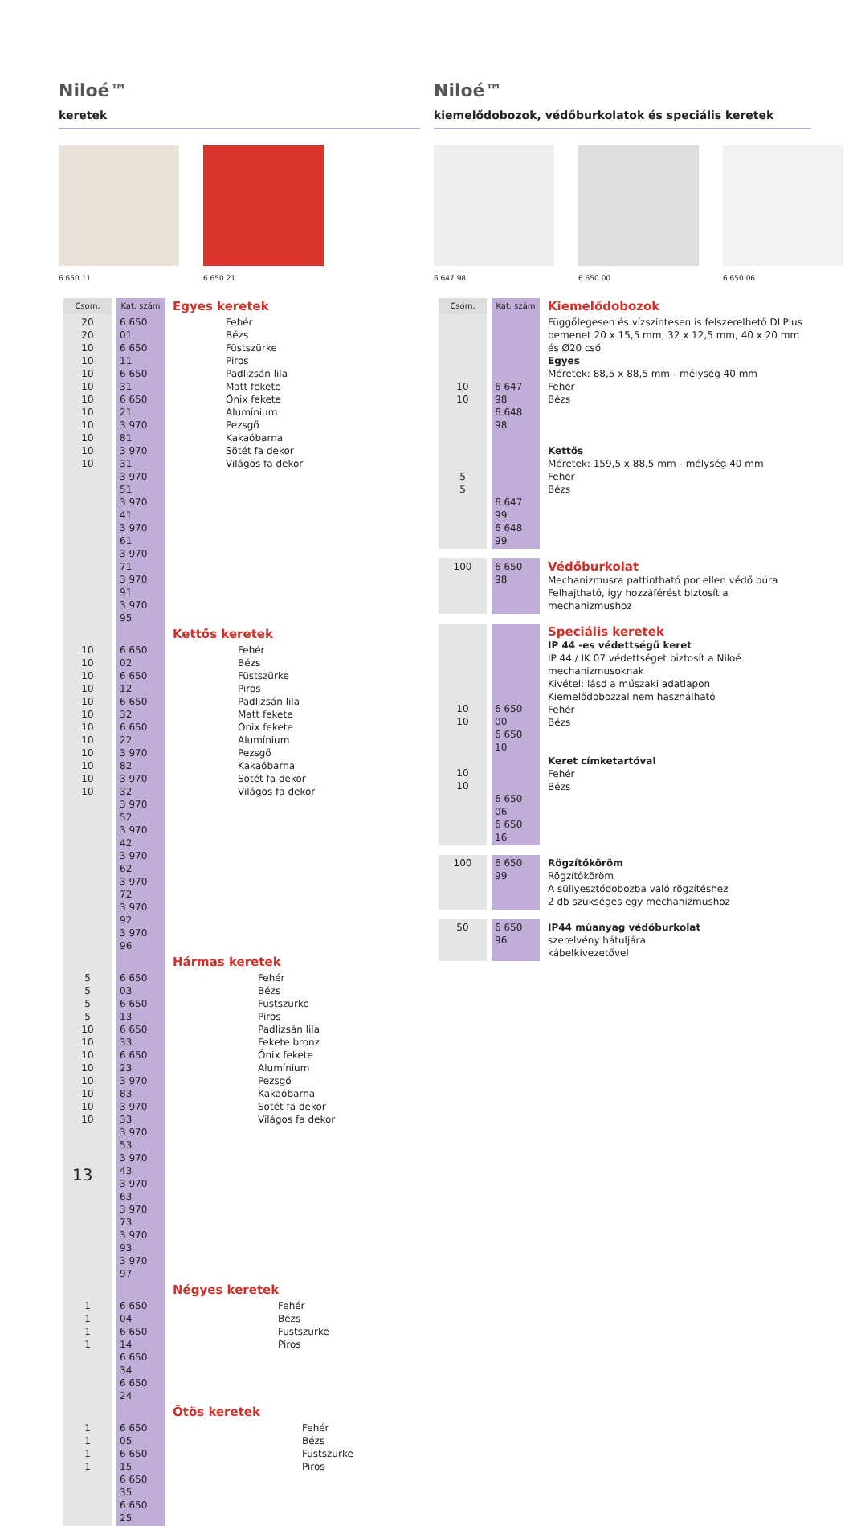Niloé™
keretek
6 650 11
6 650 21
| Csom. | Kat. szám | Egyes keretek |
| --- | --- | --- |
| 20 20 10 10 10 10 10 10 10 10 10 10 | 6 650 01 6 650 11 6 650 31 6 650 21 3 970 81 3 970 31 3 970 51 3 970 41 3 970 61 3 970 71 3 970 91 3 970 95 | Fehér Bézs Füstszürke Piros Padlizsán lila Matt fekete Ónix fekete Alumínium Pezsgő Kakaóbarna Sötét fa dekor Világos fa dekor |
| | | Kettős keretek |
| 10 10 10 10 10 10 10 10 10 10 10 10 | 6 650 02 6 650 12 6 650 32 6 650 22 3 970 82 3 970 32 3 970 52 3 970 42 3 970 62 3 970 72 3 970 92 3 970 96 | Fehér Bézs Füstszürke Piros Padlizsán lila Matt fekete Ónix fekete Alumínium Pezsgő Kakaóbarna Sötét fa dekor Világos fa dekor |
| | | Hármas keretek |
| 5 5 5 5 10 10 10 10 10 10 10 10 | 6 650 03 6 650 13 6 650 33 6 650 23 3 970 83 3 970 33 3 970 53 3 970 43 3 970 63 3 970 73 3 970 93 3 970 97 | Fehér Bézs Füstszürke Piros Padlizsán lila Fekete bronz Ónix fekete Alumínium Pezsgő Kakaóbarna Sötét fa dekor Világos fa dekor |
| | | Négyes keretek |
| 1 1 1 1 | 6 650 04 6 650 14 6 650 34 6 650 24 | Fehér Bézs Füstszürke Piros |
| | | Ötös keretek |
| 1 1 1 1 | 6 650 05 6 650 15 6 650 35 6 650 25 | Fehér Bézs Füstszürke Piros |
Niloé™
kiemelődobozok, védőburkolatok és speciális keretek
6 647 98
6 650 00
6 650 06
| Csom. | Kat. szám | Kiemelődobozok |
| --- | --- | --- |
| 10 10 5 5 | 6 647 98 6 648 98 6 647 99 6 648 99 | Függőlegesen és vízszintesen is felszerelhető DLPlus bemenet 20 x 15,5 mm, 32 x 12,5 mm, 40 x 20 mm és Ø20 cső Egyes Méretek: 88,5 x 88,5 mm - mélység 40 mm Fehér Bézs Kettős Méretek: 159,5 x 88,5 mm - mélység 40 mm Fehér Bézs |
| 100 | 6 650 98 | Védőburkolat Mechanizmusra pattintható por ellen védő búra Felhajtható, így hozzáférést biztosít a mechanizmushoz |
| 10 10 10 10 | 6 650 00 6 650 10 6 650 06 6 650 16 | Speciális keretek IP 44 -es védettségű keret IP 44 / IK 07 védettséget biztosít a Niloé mechanizmusoknak Kivétel: lásd a műszaki adatlapon Kiemelődobozzal nem használható Fehér Bézs Keret címketartóval Fehér Bézs |
| 100 | 6 650 99 | Rögzítőköröm Rögzítőköröm A süllyesztődobozba való rögzítéshez 2 db szükséges egy mechanizmushoz |
| 50 | 6 650 96 | IP44 műanyag védőburkolat szerelvény hátuljára kábelkivezetővel |
13